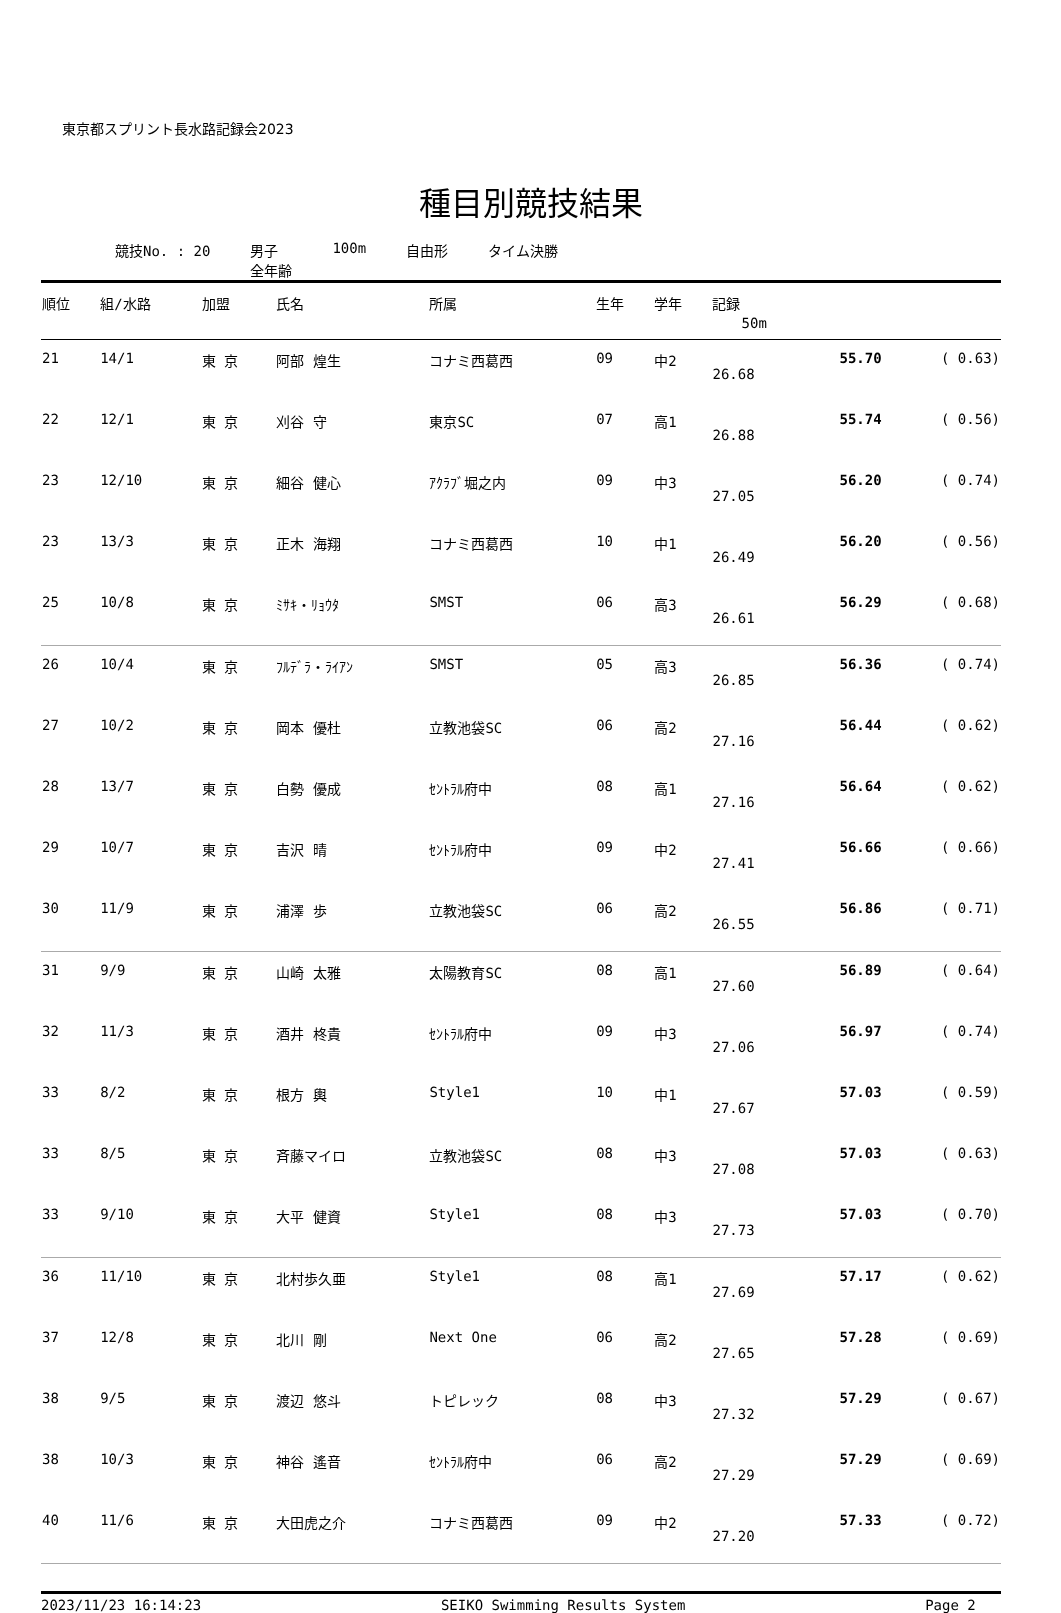東京都スプリント長水路記録会2023
種目別競技結果
競技No. : 20 男子
全年齢 100m 自由形 タイム決勝
| 順位 | 組/水路 | 加盟 | 氏名 | 所属 | 生年 | 学年 | 記録 | | |
| --- | --- | --- | --- | --- | --- | --- | --- | --- | --- |
| | | | | | | | 50m | | |
| 21 | 14/1 | 東 京 | 阿部 煌生 | コナミ西葛西 | 09 | 中2 | 26.68 | 55.70 | ( 0.63) |
| 22 | 12/1 | 東 京 | 刈谷 守 | 東京SC | 07 | 高1 | 26.88 | 55.74 | ( 0.56) |
| 23 | 12/10 | 東 京 | 細谷 健心 | ｱｸﾗﾌﾞ堀之内 | 09 | 中3 | 27.05 | 56.20 | ( 0.74) |
| 23 | 13/3 | 東 京 | 正木 海翔 | コナミ西葛西 | 10 | 中1 | 26.49 | 56.20 | ( 0.56) |
| 25 | 10/8 | 東 京 | ﾐｻｷ・ﾘｮｳﾀ | SMST | 06 | 高3 | 26.61 | 56.29 | ( 0.68) |
| 26 | 10/4 | 東 京 | ﾌﾙﾃﾞﾗ・ﾗｲｱﾝ | SMST | 05 | 高3 | 26.85 | 56.36 | ( 0.74) |
| 27 | 10/2 | 東 京 | 岡本 優杜 | 立教池袋SC | 06 | 高2 | 27.16 | 56.44 | ( 0.62) |
| 28 | 13/7 | 東 京 | 白勢 優成 | ｾﾝﾄﾗﾙ府中 | 08 | 高1 | 27.16 | 56.64 | ( 0.62) |
| 29 | 10/7 | 東 京 | 吉沢 晴 | ｾﾝﾄﾗﾙ府中 | 09 | 中2 | 27.41 | 56.66 | ( 0.66) |
| 30 | 11/9 | 東 京 | 浦澤 歩 | 立教池袋SC | 06 | 高2 | 26.55 | 56.86 | ( 0.71) |
| 31 | 9/9 | 東 京 | 山崎 太雅 | 太陽教育SC | 08 | 高1 | 27.60 | 56.89 | ( 0.64) |
| 32 | 11/3 | 東 京 | 酒井 柊貴 | ｾﾝﾄﾗﾙ府中 | 09 | 中3 | 27.06 | 56.97 | ( 0.74) |
| 33 | 8/2 | 東 京 | 根方 輿 | Style1 | 10 | 中1 | 27.67 | 57.03 | ( 0.59) |
| 33 | 8/5 | 東 京 | 斉藤マイロ | 立教池袋SC | 08 | 中3 | 27.08 | 57.03 | ( 0.63) |
| 33 | 9/10 | 東 京 | 大平 健資 | Style1 | 08 | 中3 | 27.73 | 57.03 | ( 0.70) |
| 36 | 11/10 | 東 京 | 北村歩久亜 | Style1 | 08 | 高1 | 27.69 | 57.17 | ( 0.62) |
| 37 | 12/8 | 東 京 | 北川 剛 | Next One | 06 | 高2 | 27.65 | 57.28 | ( 0.69) |
| 38 | 9/5 | 東 京 | 渡辺 悠斗 | トピレック | 08 | 中3 | 27.32 | 57.29 | ( 0.67) |
| 38 | 10/3 | 東 京 | 神谷 遙音 | ｾﾝﾄﾗﾙ府中 | 06 | 高2 | 27.29 | 57.29 | ( 0.69) |
| 40 | 11/6 | 東 京 | 大田虎之介 | コナミ西葛西 | 09 | 中2 | 27.20 | 57.33 | ( 0.72) |
2023/11/23 16:14:23 SEIKO Swimming Results System Page 2